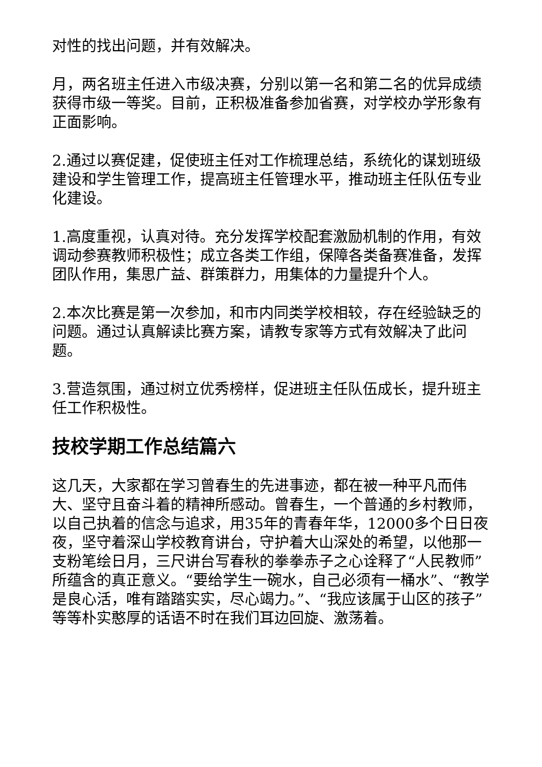对性的找出问题，并有效解决。
月，两名班主任进入市级决赛，分别以第一名和第二名的优异成绩获得市级一等奖。目前，正积极准备参加省赛，对学校办学形象有正面影响。
2.通过以赛促建，促使班主任对工作梳理总结，系统化的谋划班级建设和学生管理工作，提高班主任管理水平，推动班主任队伍专业化建设。
1.高度重视，认真对待。充分发挥学校配套激励机制的作用，有效调动参赛教师积极性；成立各类工作组，保障各类备赛准备，发挥团队作用，集思广益、群策群力，用集体的力量提升个人。
2.本次比赛是第一次参加，和市内同类学校相较，存在经验缺乏的问题。通过认真解读比赛方案，请教专家等方式有效解决了此问题。
3.营造氛围，通过树立优秀榜样，促进班主任队伍成长，提升班主任工作积极性。
技校学期工作总结篇六
这几天，大家都在学习曾春生的先进事迹，都在被一种平凡而伟大、坚守且奋斗着的精神所感动。曾春生，一个普通的乡村教师，以自己执着的信念与追求，用35年的青春年华，12000多个日日夜夜，坚守着深山学校教育讲台，守护着大山深处的希望，以他那一支粉笔绘日月，三尺讲台写春秋的拳拳赤子之心诠释了“人民教师”所蕴含的真正意义。“要给学生一碗水，自己必须有一桶水”、“教学是良心活，唯有踏踏实实，尽心竭力。”、“我应该属于山区的孩子”等等朴实憨厚的话语不时在我们耳边回旋、激荡着。